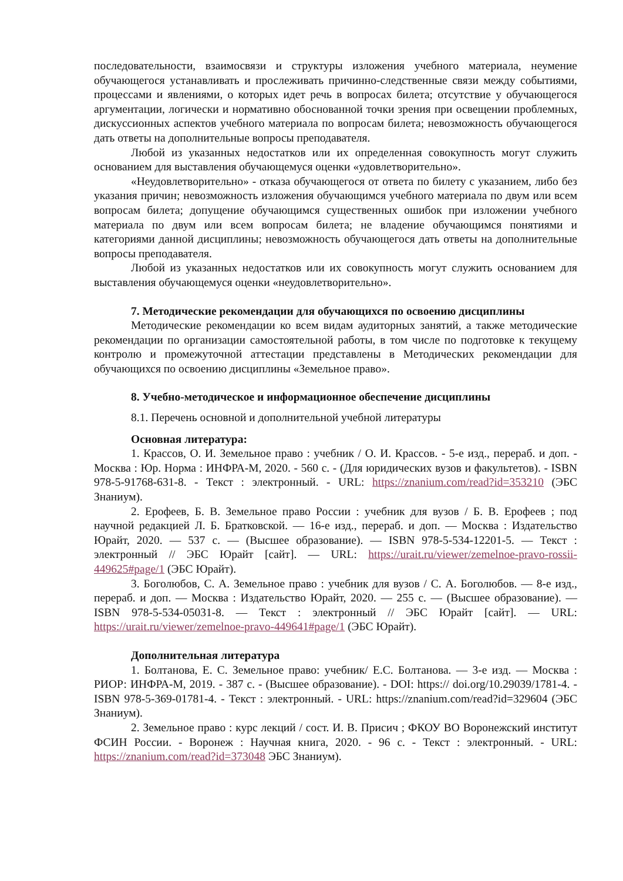последовательности, взаимосвязи и структуры изложения учебного материала, неумение обучающегося устанавливать и прослеживать причинно-следственные связи между событиями, процессами и явлениями, о которых идет речь в вопросах билета; отсутствие у обучающегося аргументации, логически и нормативно обоснованной точки зрения при освещении проблемных, дискуссионных аспектов учебного материала по вопросам билета; невозможность обучающегося дать ответы на дополнительные вопросы преподавателя.
Любой из указанных недостатков или их определенная совокупность могут служить основанием для выставления обучающемуся оценки «удовлетворительно».
«Неудовлетворительно» - отказа обучающегося от ответа по билету с указанием, либо без указания причин; невозможность изложения обучающимся учебного материала по двум или всем вопросам билета; допущение обучающимся существенных ошибок при изложении учебного материала по двум или всем вопросам билета; не владение обучающимся понятиями и категориями данной дисциплины; невозможность обучающегося дать ответы на дополнительные вопросы преподавателя.
Любой из указанных недостатков или их совокупность могут служить основанием для выставления обучающемуся оценки «неудовлетворительно».
7. Методические рекомендации для обучающихся по освоению дисциплины
Методические рекомендации ко всем видам аудиторных занятий, а также методические рекомендации по организации самостоятельной работы, в том числе по подготовке к текущему контролю и промежуточной аттестации представлены в Методических рекомендации для обучающихся по освоению дисциплины «Земельное право».
8. Учебно-методическое и информационное обеспечение дисциплины
8.1. Перечень основной и дополнительной учебной литературы
Основная литература:
1. Крассов, О. И. Земельное право : учебник / О. И. Крассов. - 5-е изд., перераб. и доп. - Москва : Юр. Норма : ИНФРА-М, 2020. - 560 с. - (Для юридических вузов и факультетов). - ISBN 978-5-91768-631-8. - Текст : электронный. - URL: https://znanium.com/read?id=353210 (ЭБС Знаниум).
2. Ерофеев, Б. В. Земельное право России : учебник для вузов / Б. В. Ерофеев ; под научной редакцией Л. Б. Братковской. — 16-е изд., перераб. и доп. — Москва : Издательство Юрайт, 2020. — 537 с. — (Высшее образование). — ISBN 978-5-534-12201-5. — Текст : электронный // ЭБС Юрайт [сайт]. — URL: https://urait.ru/viewer/zemelnoe-pravo-rossii-449625#page/1 (ЭБС Юрайт).
3. Боголюбов, С. А. Земельное право : учебник для вузов / С. А. Боголюбов. — 8-е изд., перераб. и доп. — Москва : Издательство Юрайт, 2020. — 255 с. — (Высшее образование). — ISBN 978-5-534-05031-8. — Текст : электронный // ЭБС Юрайт [сайт]. — URL: https://urait.ru/viewer/zemelnoe-pravo-449641#page/1 (ЭБС Юрайт).
Дополнительная литература
1. Болтанова, Е. С. Земельное право: учебник/ Е.С. Болтанова. — 3-е изд. — Москва : РИОР: ИНФРА-М, 2019. - 387 с. - (Высшее образование). - DOI: https:// doi.org/10.29039/1781-4. - ISBN 978-5-369-01781-4. - Текст : электронный. - URL: https://znanium.com/read?id=329604 (ЭБС Знаниум).
2. Земельное право : курс лекций / сост. И. В. Присич ; ФКОУ ВО Воронежский институт ФСИН России. - Воронеж : Научная книга, 2020. - 96 с. - Текст : электронный. - URL: https://znanium.com/read?id=373048 ЭБС Знаниум).